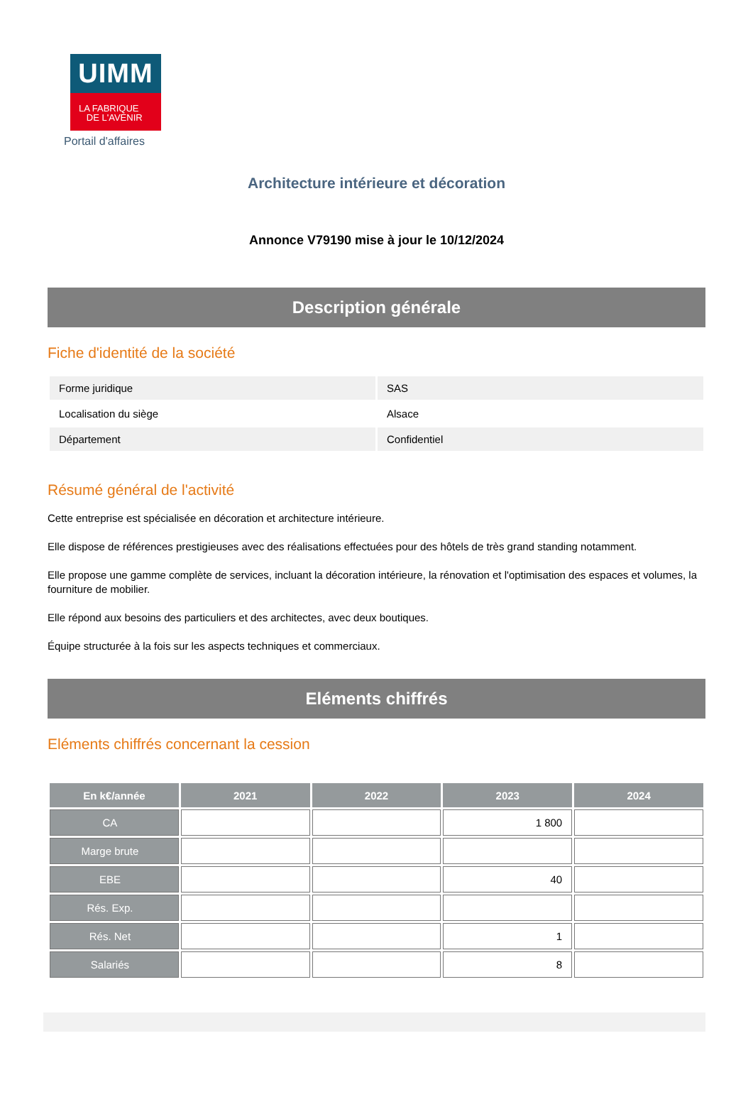UIMM
LA FABRIQUE
DE L'AVENIR
Portail d'affaires
Architecture intérieure et décoration
Annonce V79190 mise à jour le 10/12/2024
Description générale
Fiche d'identité de la société
| Forme juridique | SAS |
| Localisation du siège | Alsace |
| Département | Confidentiel |
Résumé général de l'activité
Cette entreprise est spécialisée en décoration et architecture intérieure.
Elle dispose de références prestigieuses avec des réalisations effectuées pour des hôtels de très grand standing notamment.
Elle propose une gamme complète de services, incluant la décoration intérieure, la rénovation et l'optimisation des espaces et volumes, la fourniture de mobilier.
Elle répond aux besoins des particuliers et des architectes, avec deux boutiques.
Équipe structurée à la fois sur les aspects techniques et commerciaux.
Eléments chiffrés
Eléments chiffrés concernant la cession
| En k€/année | 2021 | 2022 | 2023 | 2024 |
| --- | --- | --- | --- | --- |
| CA | | | 1 800 | |
| Marge brute | | | | |
| EBE | | | 40 | |
| Rés. Exp. | | | | |
| Rés. Net | | | 1 | |
| Salariés | | | 8 | |